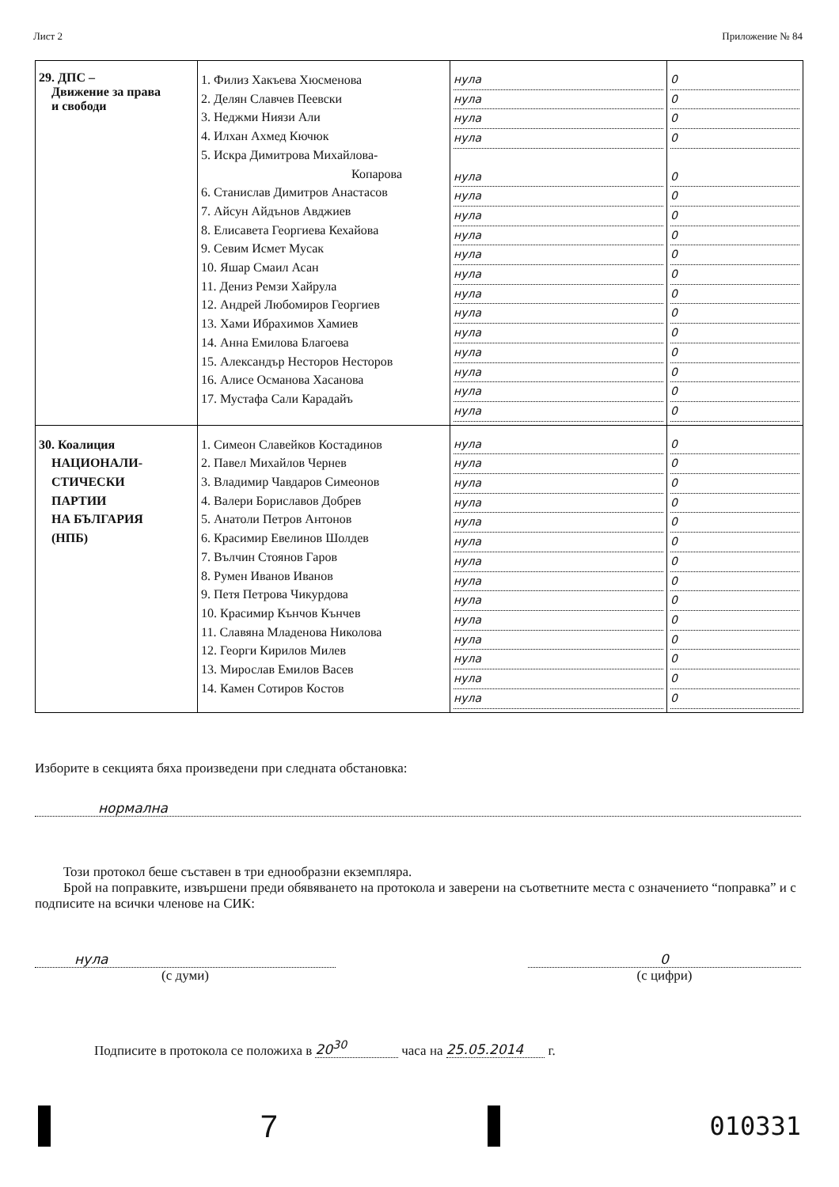Лист 2 Приложение № 84
| 29. ДПС – Движение за права и свободи | 1. Филиз Хакъева Хюсменова 2. Делян Славчев Пеевски 3. Неджми Ниязи Али 4. Илхан Ахмед Кючюк 5. Искра Димитрова Михайлова- Копарова 6. Станислав Димитров Анастасов 7. Айсун Айдънов Авджиев 8. Елисавета Георгиева Кехайова 9. Севим Исмет Мусак 10. Яшар Смаил Асан 11. Дениз Ремзи Хайрула 12. Андрей Любомиров Георгиев 13. Хами Ибрахимов Хамиев 14. Анна Емилова Благоева 15. Александър Несторов Несторов 16. Алисе Османова Хасанова 17. Мустафа Сали Карадайъ | нула нула нула нула нула нула нула нула нула нула нула нула нула нула нула нула нула | 0 0 0 0 0 0 0 0 0 0 0 0 0 0 0 0 0 |
| 30. Коалиция НАЦИОНАЛИ- СТИЧЕСКИ ПАРТИИ НА БЪЛГАРИЯ (НПБ) | 1. Симеон Славейков Костадинов 2. Павел Михайлов Чернев 3. Владимир Чавдаров Симеонов 4. Валери Бориславов Добрев 5. Анатоли Петров Антонов 6. Красимир Евелинов Шолдев 7. Вълчин Стоянов Гаров 8. Румен Иванов Иванов 9. Петя Петрова Чикурдова 10. Красимир Кънчов Кънчев 11. Славяна Младенова Николова 12. Георги Кирилов Милев 13. Мирослав Емилов Васев 14. Камен Сотиров Костов | нула нула нула нула нула нула нула нула нула нула нула нула нула нула | 0 0 0 0 0 0 0 0 0 0 0 0 0 0 |
Изборите в секцията бяха произведени при следната обстановка:
нормална
Този протокол беше съставен в три еднообразни екземпляра.
Брой на поправките, извършени преди обявяването на протокола и заверени на съответните места с означението “поправка” и с подписите на всички членове на СИК:
нула
(с думи)
0
(с цифри)
Подписите в протокола се положиха в 20<sup>30</sup> часа на 25.05.2014 г.
7
010331